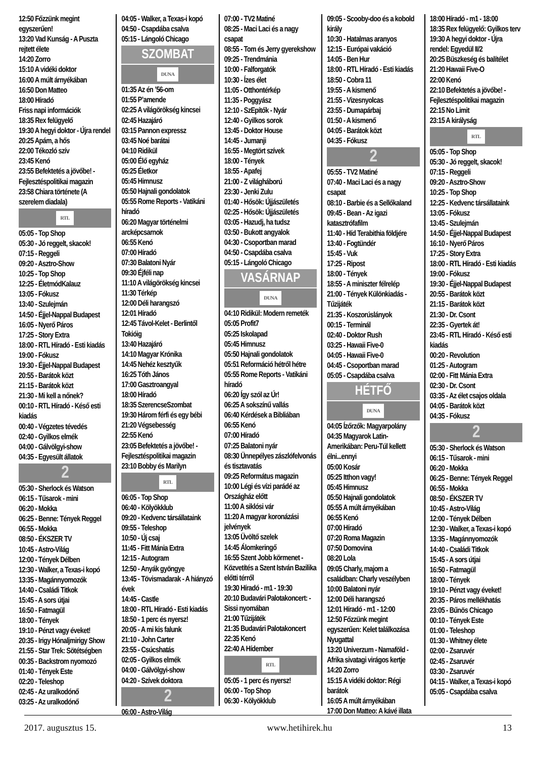12:50 Főzzünk megint egyszerűen!
13:20 Vad Kunság - A Puszta rejtett élete
14:20 Zorro
15:10 A vidéki doktor
16:00 A múlt árnyékában
16:50 Don Matteo
18:00 Híradó
Friss napi információk
18:35 Rex felügyelő
19:30 A hegyi doktor - Újra rendel
20:25 Apám, a hős
22:00 Tékozló szív
23:45 Kenó
23:55 Befektetés a jövőbe! - Fejlesztéspolitikai magazin
23:58 Chiara története (A szerelem diadala)
RTL
05:05 - Top Shop
05:30 - Jó reggelt, skacok!
07:15 - Reggeli
09:20 - Asztro-Show
10:25 - Top Shop
12:25 - ÉletmódKalauz
13:05 - Fókusz
13:40 - Szulejmán
14:50 - Éjjel-Nappal Budapest
16:05 - Nyerő Páros
17:25 - Story Extra
18:00 - RTL Híradó - Esti kiadás
19:00 - Fókusz
19:30 - Éjjel-Nappal Budapest
20:55 - Barátok közt
21:15 - Barátok közt
21:30 - Mi kell a nőnek?
00:10 - RTL Híradó - Késő esti kiadás
00:40 - Végzetes tévedés
02:40 - Gyilkos elmék
04:00 - Gálvölgyi-show
04:35 - Egyesült állatok
2
05:30 - Sherlock és Watson
06:15 - Tűsarok - mini
06:20 - Mokka
06:25 - Benne: Tények Reggel
06:55 - Mokka
08:50 - ÉKSZER TV
10:45 - Astro-Világ
12:00 - Tények Délben
12:30 - Walker, a Texas-i kopó
13:35 - Magánnyomozók
14:40 - Családi Titkok
15:45 - A sors útjai
16:50 - Fatmagül
18:00 - Tények
19:10 - Pénzt vagy éveket!
20:35 - Irigy Hónaljmirigy Show
21:55 - Star Trek: Sötétségben
00:35 - Backstrom nyomozó
01:40 - Tények Este
02:20 - Teleshop
02:45 - Az uralkodónő
03:25 - Az uralkodónő
04:05 - Walker, a Texas-i kopó
04:50 - Csapdába csalva
05:15 - Lángoló Chicago
SZOMBAT
DUNA
01:35 Az én ’56-om
01:55 P’amende
02:25 A világörökség kincsei
02:45 Hazajáró
03:15 Pannon expressz
03:45 Noé barátai
04:10 Ridikül
05:00 Élő egyház
05:25 Életkor
05:45 Himnusz
05:50 Hajnali gondolatok
05:55 Rome Reports - Vatikáni híradó
06:20 Magyar történelmi arcképcsarnok
06:55 Kenó
07:00 Híradó
07:30 Balatoni Nyár
09:30 Éjféli nap
11:10 A világörökség kincsei
11:30 Térkép
12:00 Déli harangszó
12:01 Híradó
12:45 Távol-Kelet - Berlintől Tokióig
13:40 Hazajáró
14:10 Magyar Krónika
14:45 Nehéz kesztyűk
16:25 Tóth János
17:00 Gasztroangyal
18:00 Híradó
18:35 SzerencseSzombat
19:30 Három férfi és egy bébi
21:20 Végsebesség
22:55 Kenó
23:05 Befektetés a jövőbe! - Fejlesztéspolitikai magazin
23:10 Bobby és Marilyn
RTL
06:05 - Top Shop
06:40 - Kölyökklub
09:20 - Kedvenc társállataink
09:55 - Teleshop
10:50 - Új csaj
11:45 - Fitt Mánia Extra
12:15 - Autogram
12:50 - Anyák gyöngye
13:45 - Tövismadarak - A hiányzó évek
14:45 - Castle
18:00 - RTL Híradó - Esti kiadás
18:50 - 1 perc és nyersz!
20:05 - A mi kis falunk
21:10 - John Carter
23:55 - Csúcshatás
02:05 - Gyilkos elmék
04:00 - Gálvölgyi-show
04:20 - Szívek doktora
2
06:00 - Astro-Világ
07:00 - TV2 Matiné
08:25 - Maci Laci és a nagy csapat
08:55 - Tom és Jerry gyerekshow
09:25 - Trendmánia
10:00 - Falforgatók
10:30 - Ízes élet
11:05 - Otthontérkép
11:35 - Poggyász
12:10 - SzEpítők - Nyár
12:40 - Gyilkos sorok
13:45 - Doktor House
14:45 - Jumanji
16:55 - Megtört szívek
18:00 - Tények
18:55 - Apafej
21:00 - Z világháború
23:30 - Jenki Zulu
01:40 - Hősök: Újjászületés
02:25 - Hősök: Újjászületés
03:05 - Hazudj, ha tudsz
03:50 - Bukott angyalok
04:30 - Csoportban marad
04:50 - Csapdába csalva
05:15 - Lángoló Chicago
VASÁRNAP
DUNA
04:10 Ridikül: Modern remeték
05:05 Profit7
05:25 Iskolapad
05:45 Himnusz
05:50 Hajnali gondolatok
05:51 Reformáció hétről hétre
05:55 Rome Reports - Vatikáni híradó
06:20 Így szól az Úr!
06:25 A sokszínű vallás
06:40 Kérdések a Bibliában
06:55 Kenó
07:00 Híradó
07:25 Balatoni nyár
08:30 Ünnepélyes zászlófelvonás és tisztavatás
09:25 Református magazin
10:00 Légi és vízi parádé az Országház előtt
11:00 A siklósi vár
11:20 A magyar koronázási jelvények
13:05 Üvöltő szelek
14:45 Álomkeringő
16:55 Szent Jobb körmenet - Közvetítés a Szent István Bazilika előtti térről
19:30 Híradó - m1 - 19:30
20:10 Budavári Palotakoncert: - Sissi nyomában
21:00 Tűzijáték
21:35 Budavári Palotakoncert
22:35 Kenó
22:40 A Hídember
RTL
05:05 - 1 perc és nyersz!
06:00 - Top Shop
06:30 - Kölyökklub
09:05 - Scooby-doo és a kobold király
10:30 - Hatalmas aranyos
12:15 - Európai vakáció
14:05 - Ben Hur
18:00 - RTL Híradó - Esti kiadás
18:50 - Cobra 11
19:55 - A kismenő
21:55 - Vizesnyolcas
23:55 - Dumapárbaj
01:50 - A kismenő
04:05 - Barátok közt
04:35 - Fókusz
2
05:55 - TV2 Matiné
07:40 - Maci Laci és a nagy csapat
08:10 - Barbie és a Sellőkaland
09:45 - Bean - Az igazi katasztrófafilm
11:40 - Híd Terabithia földjére
13:40 - Fogtündér
15:45 - Vuk
17:25 - Ripost
18:00 - Tények
18:55 - A miniszter félrelép
21:00 - Tények Különkiadás - Tűzijáték
21:35 - Koszorúslányok
00:15 - Terminál
02:40 - Doktor Rush
03:25 - Hawaii Five-0
04:05 - Hawaii Five-0
04:45 - Csoportban marad
05:05 - Csapdába csalva
HÉTFŐ
DUNA
04:05 Ízőrzők: Magyarpolány
04:35 Magyarok Latin-Amerikában: Peru-Túl kellett élni...ennyi
05:00 Kosár
05:25 Itthon vagy!
05:45 Himnusz
05:50 Hajnali gondolatok
05:55 A múlt árnyékában
06:55 Kenó
07:00 Híradó
07:20 Roma Magazin
07:50 Domovina
08:20 Lola
09:05 Charly, majom a családban: Charly veszélyben
10:00 Balatoni nyár
12:00 Déli harangszó
12:01 Híradó - m1 - 12:00
12:50 Főzzünk megint egyszerűen: Kelet találkozása Nyugattal
13:20 Univerzum - Namaföld - Afrika sivatagi virágos kertje
14:20 Zorro
15:15 A vidéki doktor: Régi barátok
16:05 A múlt árnyékában
17:00 Don Matteo: A kávé illata
18:00 Híradó - m1 - 18:00
18:35 Rex felügyelő: Gyilkos terv
19:30 A hegyi doktor - Újra rendel: Egyedül II/2
20:25 Büszkeség és balítélet
21:20 Hawaii Five-O
22:00 Kenó
22:10 Befektetés a jövőbe! - Fejlesztéspolitikai magazin
22:15 No Limit
23:15 A királyság
RTL
05:05 - Top Shop
05:30 - Jó reggelt, skacok!
07:15 - Reggeli
09:20 - Asztro-Show
10:25 - Top Shop
12:25 - Kedvenc társállataink
13:05 - Fókusz
13:45 - Szulejmán
14:50 - Éjjel-Nappal Budapest
16:10 - Nyerő Páros
17:25 - Story Extra
18:00 - RTL Híradó - Esti kiadás
19:00 - Fókusz
19:30 - Éjjel-Nappal Budapest
20:55 - Barátok közt
21:15 - Barátok közt
21:30 - Dr. Csont
22:35 - Gyertek át!
23:45 - RTL Híradó - Késő esti kiadás
00:20 - Revolution
01:25 - Autogram
02:00 - Fitt Mánia Extra
02:30 - Dr. Csont
03:35 - Az élet csajos oldala
04:05 - Barátok közt
04:35 - Fókusz
2
05:30 - Sherlock és Watson
06:15 - Tűsarok - mini
06:20 - Mokka
06:25 - Benne: Tények Reggel
06:55 - Mokka
08:50 - ÉKSZER TV
10:45 - Astro-Világ
12:00 - Tények Délben
12:30 - Walker, a Texas-i kopó
13:35 - Magánnyomozók
14:40 - Családi Titkok
15:45 - A sors útjai
16:50 - Fatmagül
18:00 - Tények
19:10 - Pénzt vagy éveket!
20:35 - Páros mellékhatás
23:05 - Bűnös Chicago
00:10 - Tények Este
01:00 - Teleshop
01:30 - Whitney élete
02:00 - Zsaruvér
02:45 - Zsaruvér
03:30 - Zsaruvér
04:15 - Walker, a Texas-i kopó
05:05 - Csapdába csalva
2017. augusztus 15. www.hetihirek.hu 13